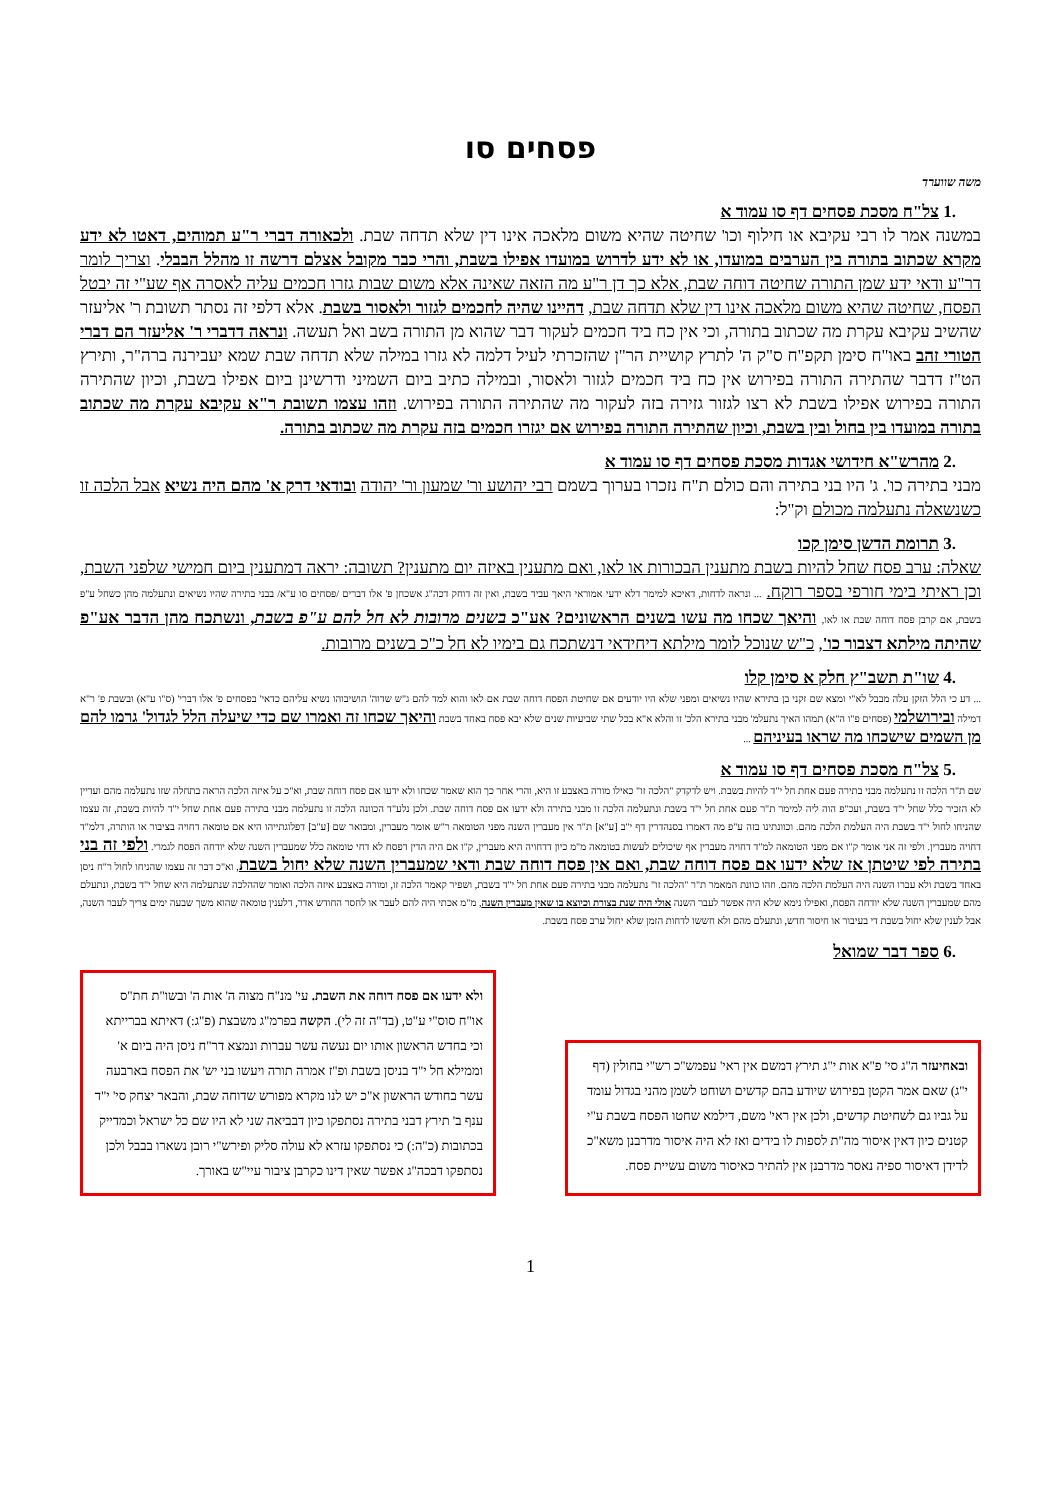פסחים סו
משה שווערד
.1 צל"ח מסכת פסחים דף סו עמוד א
במשנה אמר לו רבי עקיבא או חילוף וכו' שחיטה שהיא משום מלאכה אינו דין שלא תדחה שבת. ולכאורה דברי ר"ע תמוהים, דאטו לא ידע מקרא שכתוב בתורה בין הערבים במועדו, או לא ידע לדרוש במועדו אפילו בשבת, והרי כבר מקובל אצלם דרשה זו מהלל הבבלי. וצריך לומר דר"ע ודאי ידע שמן התורה שחיטה דוחה שבת, אלא כך דן ר"ע מה הזאה שאינה אלא משום שבות גזרו חכמים עליה לאסרה אף שע"י זה יבטל הפסח, שחיטה שהיא משום מלאכה אינו דין שלא תדחה שבת, דהיינו שהיה לחכמים לגזור ולאסור בשבת. אלא דלפי זה נסתר תשובת ר' אליעזר שהשיב עקיבא עקרת מה שכתוב בתורה, וכי אין כח ביד חכמים לעקור דבר שהוא מן התורה בשב ואל תעשה. ונראה דדברי ר' אליעזר הם דברי הטורי זהב באו"ח סימן תקפ"ח ס"ק ה' לתרץ קושיית הר"ן שהזכרתי לעיל דלמה לא גזרו במילה שלא תדחה שבת שמא יעבירנה ברה"ר, ותירץ הט"ז דדבר שהתירה התורה בפירוש אין כח ביד חכמים לגזור ולאסור, ובמילה כתיב ביום השמיני ודרשינן ביום אפילו בשבת, וכיון שהתירה התורה בפירוש אפילו בשבת לא רצו לגזור גזירה בזה לעקור מה שהתירה התורה בפירוש. וזהו עצמו תשובת ר"א עקיבא עקרת מה שכתוב בתורה במועדו בין בחול ובין בשבת, וכיון שהתירה התורה בפירוש אם יגזרו חכמים בזה עקרת מה שכתוב בתורה.
.2 מהרש"א חידושי אגדות מסכת פסחים דף סו עמוד א
מבני בתירה כו'. ג' היו בני בתירה והם כולם ת"ח נזכרו בערוך בשמם רבי יהושע ור' שמעון ור' יהודה ובודאי דרק א' מהם היה נשיא אבל הלכה זו כשנשאלה נתעלמה מכולם וק"ל:
.3 תרומת הדשן סימן קכו
שאלה: ערב פסח שחל להיות בשבת מתענין הבכורות או לאו, ואם מתענין באיזה יום מתענין? תשובה: יראה דמתענין ביום חמישי שלפני השבת, וכן ראיתי בימי חורפי בספר רוקח. ... ונראה לדחות, דאיכא למימר דלא ידעי אמוראי היאך עביד בשבת, ואין זה דוחק דכה"ג אשכחן פ' אלו דברים /פסחים סו ע"א/ בבני בתירה שהיו נשיאים ונתעלמה מהן כשחל ע"פ בשבת, אם קרבן פסח דוחה שבת או לאו, והיאך שכחו מה עשו בשנים הראשונים? אע"כ בשנים מרובות לא חל להם ע"פ בשבת, ונשתכח מהן הדבר אע"פ שהיתה מילתא דצבור כו', כ"ש שנוכל לומר מילתא דיחידאי דנשתכח גם בימיו לא חל כ"כ בשנים מרובות.
.4 שו"ת תשב"ץ חלק א סימן קלו
... דע כי הלל הזקן עלה מבבל לא"י ומצא שם זקני בן בתירא שהיו נשיאים ומפני שלא היו יודעים אם שחיטת הפסח דוחה שבת אם לאו והוא למד להם ג"ש שדוה' הושיבוהו נשיא עליהם כדאי' בפסחים פ' אלו דברי' (ס"ו ע"א) ובשבת פ' ר"א דמילה ובירושלמי (פסחים פ"ו ה"א) תמהו האיך נתעלמ' מבני בתירא הלכ' זו והלא א"א בכל שתי שביעיות שנים שלא יבא פסח באחד בשבת והיאך שכחו זה ואמרו שם כדי שיעלה הלל לגדול' גרמו להם מן השמים שישכחו מה שראו בעיניהם ...
.5 צל"ח מסכת פסחים דף סו עמוד א
שם ת"ר הלכה זו נתעלמה מבני בתירה פעם אחת חל י"ד להיות בשבת. ויש לדקדק "הלכה זו" כאילו מורה באצבע זו היא, והרי אחר כך הוא שאמר שכחו ולא ידעו אם פסח דוחה שבת, וא"כ על איזה הלכה הראה בתחלה שזו נתעלמה מהם ועדיין לא הזכיר כלל שחל י"ד בשבת, ועכ"פ הוה ליה למימר ת"ר פעם אחת חל י"ד בשבת ונתעלמה הלכה זו מבני בתירה ולא ידעו אם פסח דוחה שבת. ולכן נלע"ד הכוונה הלכה זו נתעלמה מבני בתירה פעם אחת שחל י"ד להיות בשבת, זה עצמו שהניחו לחול י"ד בשבת היה העלמת הלכה מהם. וכוונתינו בזה ע"פ מה דאמרו בסנהדרין דף י"ב [ע"א] ת"ר אין מעברין השנה מפני הטומאה ר"ש אומר מעברין, ומבואר שם [ע"ב] דפלוגתייהו היא אם טומאה דחויה בציבור או הותרה, דלמ"ד דחויה מעברין. ולפי זה אני אומר ק"ו אם מפני הטומאה למ"ד דחויה מעברין אף שיכולים לעשות בטומאה מ"מ כיון דדחויה היא מעברין, ק"ו אם היה הדין דפסח לא דחי טומאה כלל שמעברין השנה שלא יודחה הפסח לגמרי. ולפי זה בני בתירה לפי שיטתן אז שלא ידעו אם פסח דוחה שבת, ואם אין פסח דוחה שבת ודאי שמעברין השנה שלא יחול בשבת, וא"כ דבר זה עצמו שהניחו לחול ר"ח ניסן באחד בשבת ולא עברו השנה היה העלמת הלכה מהם. וזהו כוונת המאמר ת"ר "הלכה זו" נתעלמה מבני בתירה פעם אחת חל י"ד בשבת, ושפיר קאמר הלכה זו, ומורה באצבע איזה הלכה ואומר שההלכה שנתעלמה היא שחל י"ד בשבת, ונתעלם מהם שמעברין השנה שלא יודחה הפסח, ואפילו נימא שלא היה אפשר לעבר השנה אולי היה שנת בצורת וכיוצא בו שאין מעברין השנה, מ"מ אכתי היה להם לעבר או לחסר החודש אדר, דלענין טומאה שהוא משך שבעה ימים צריך לעבר השנה, אבל לענין שלא יחול בשבת די בעיבור או חיסור חדש, ונתעלם מהם ולא חששו לדחות הזמן שלא יחול ערב פסח בשבת.
.6 ספר דבר שמואל
ובאחיעזר ה"ג סי' פ"א אות י"ג תירץ דמשם אין ראי' עפמש"כ רש"י בחולין (דף י"ג) שאם אמר הקטן בפירוש שיודע בהם קדשים ושוחט לשמן מהני בגדול עומד על גביו גם לשחיטת קדשים, ולכן אין ראי' משם, דילמא שחטו הפסח בשבת ע"י קטנים כיון דאין איסור מה"ת לספות לו בידים ואז לא היה איסור מדרבנן משא"כ לדידן דאיסור ספיה נאסר מדרבנן אין להתיר כאיסור משום עשיית פסח.
ולא ידעו אם פסח דוחה את השבת. עי' מנ"ח מצוה ה' אות ה' ובשו"ת חת"ס או"ח סוס"י ע"ט, (בד"ה זה לי). הקשה בפרמ"ג משבצת (פ"ג:) דאיתא בברייתא וכי בחדש הראשון אותו יום נעשה עשר עברות ונמצא דר"ח ניסן היה ביום א' וממילא חל י"ד בניסן בשבת ופ"ז אמרה תורה ויעשו בני יש' את הפסח בארבעה עשר בחודש הראשון א"כ יש לנו מקרא מפורש שדוחה שבת, והבאר יצחק סי' י"ד ענף ב' תירץ דבני בתירה נסתפקו כיון דבביאה שני לא היו שם כל ישראל וכמדייק בכתובות (כ"ה:) כי נסתפקו עזרא לא עולה סליק ופירש"י רובן נשארו בבבל ולכן נסתפקו דבכה"ג אפשר שאין דינו כקרבן ציבור עיי"ש באורך.
1